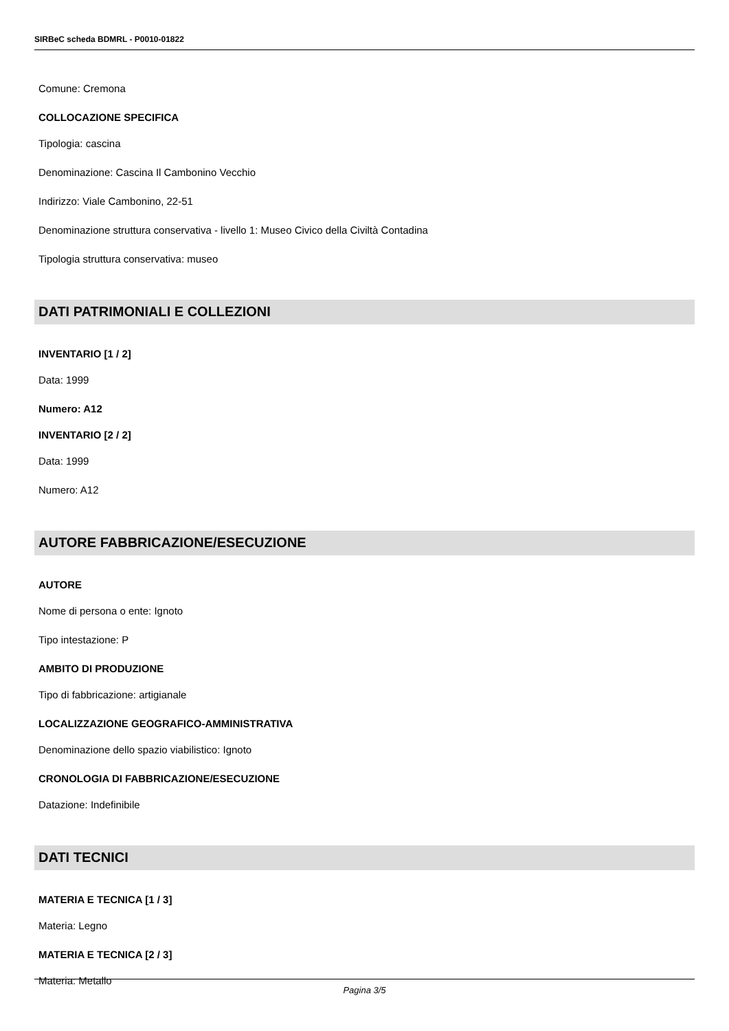SIRBeC scheda BDMRL - P0010-01822
Comune: Cremona
COLLOCAZIONE SPECIFICA
Tipologia: cascina
Denominazione: Cascina Il Cambonino Vecchio
Indirizzo: Viale Cambonino, 22-51
Denominazione struttura conservativa - livello 1: Museo Civico della Civiltà Contadina
Tipologia struttura conservativa: museo
DATI PATRIMONIALI E COLLEZIONI
INVENTARIO [1 / 2]
Data: 1999
Numero: A12
INVENTARIO [2 / 2]
Data: 1999
Numero: A12
AUTORE FABBRICAZIONE/ESECUZIONE
AUTORE
Nome di persona o ente: Ignoto
Tipo intestazione: P
AMBITO DI PRODUZIONE
Tipo di fabbricazione: artigianale
LOCALIZZAZIONE GEOGRAFICO-AMMINISTRATIVA
Denominazione dello spazio viabilistico: Ignoto
CRONOLOGIA DI FABBRICAZIONE/ESECUZIONE
Datazione: Indefinibile
DATI TECNICI
MATERIA E TECNICA [1 / 3]
Materia: Legno
MATERIA E TECNICA [2 / 3]
Materia: Metallo
Pagina 3/5